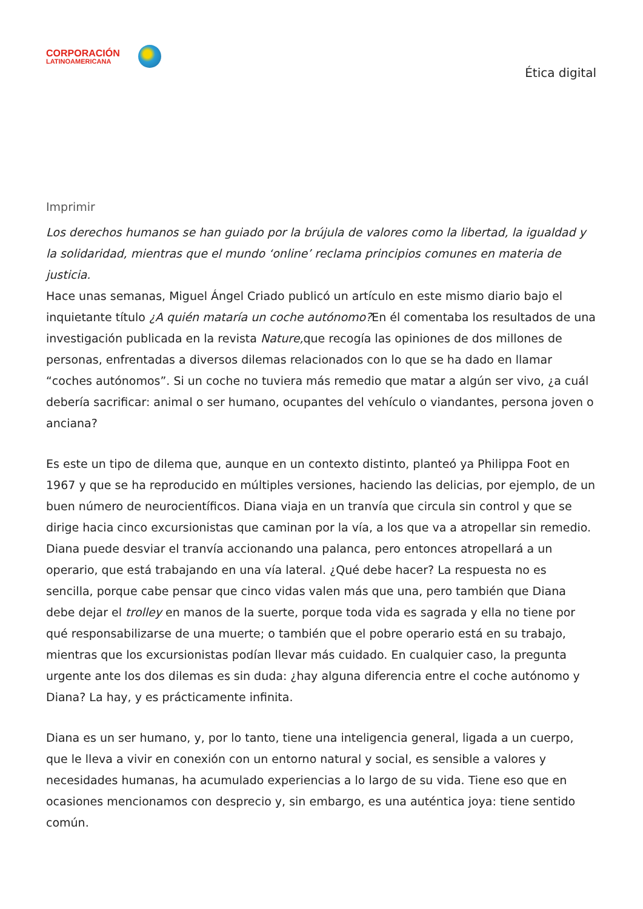CORPORACIÓN
LATINOAMERICANA
Ética digital
Imprimir
Los derechos humanos se han guiado por la brújula de valores como la libertad, la igualdad y la solidaridad, mientras que el mundo ‘online’ reclama principios comunes en materia de justicia.
Hace unas semanas, Miguel Ángel Criado publicó un artículo en este mismo diario bajo el inquietante título ¿A quién mataría un coche autónomo?En él comentaba los resultados de una investigación publicada en la revista Nature, que recogía las opiniones de dos millones de personas, enfrentadas a diversos dilemas relacionados con lo que se ha dado en llamar “coches autónomos”. Si un coche no tuviera más remedio que matar a algún ser vivo, ¿a cuál debería sacrificar: animal o ser humano, ocupantes del vehículo o viandantes, persona joven o anciana?
Es este un tipo de dilema que, aunque en un contexto distinto, planteó ya Philippa Foot en 1967 y que se ha reproducido en múltiples versiones, haciendo las delicias, por ejemplo, de un buen número de neurocientíficos. Diana viaja en un tranvía que circula sin control y que se dirige hacia cinco excursionistas que caminan por la vía, a los que va a atropellar sin remedio. Diana puede desviar el tranvía accionando una palanca, pero entonces atropellará a un operario, que está trabajando en una vía lateral. ¿Qué debe hacer? La respuesta no es sencilla, porque cabe pensar que cinco vidas valen más que una, pero también que Diana debe dejar el trolley en manos de la suerte, porque toda vida es sagrada y ella no tiene por qué responsabilizarse de una muerte; o también que el pobre operario está en su trabajo, mientras que los excursionistas podían llevar más cuidado. En cualquier caso, la pregunta urgente ante los dos dilemas es sin duda: ¿hay alguna diferencia entre el coche autónomo y Diana? La hay, y es prácticamente infinita.
Diana es un ser humano, y, por lo tanto, tiene una inteligencia general, ligada a un cuerpo, que le lleva a vivir en conexión con un entorno natural y social, es sensible a valores y necesidades humanas, ha acumulado experiencias a lo largo de su vida. Tiene eso que en ocasiones mencionamos con desprecio y, sin embargo, es una auténtica joya: tiene sentido común.